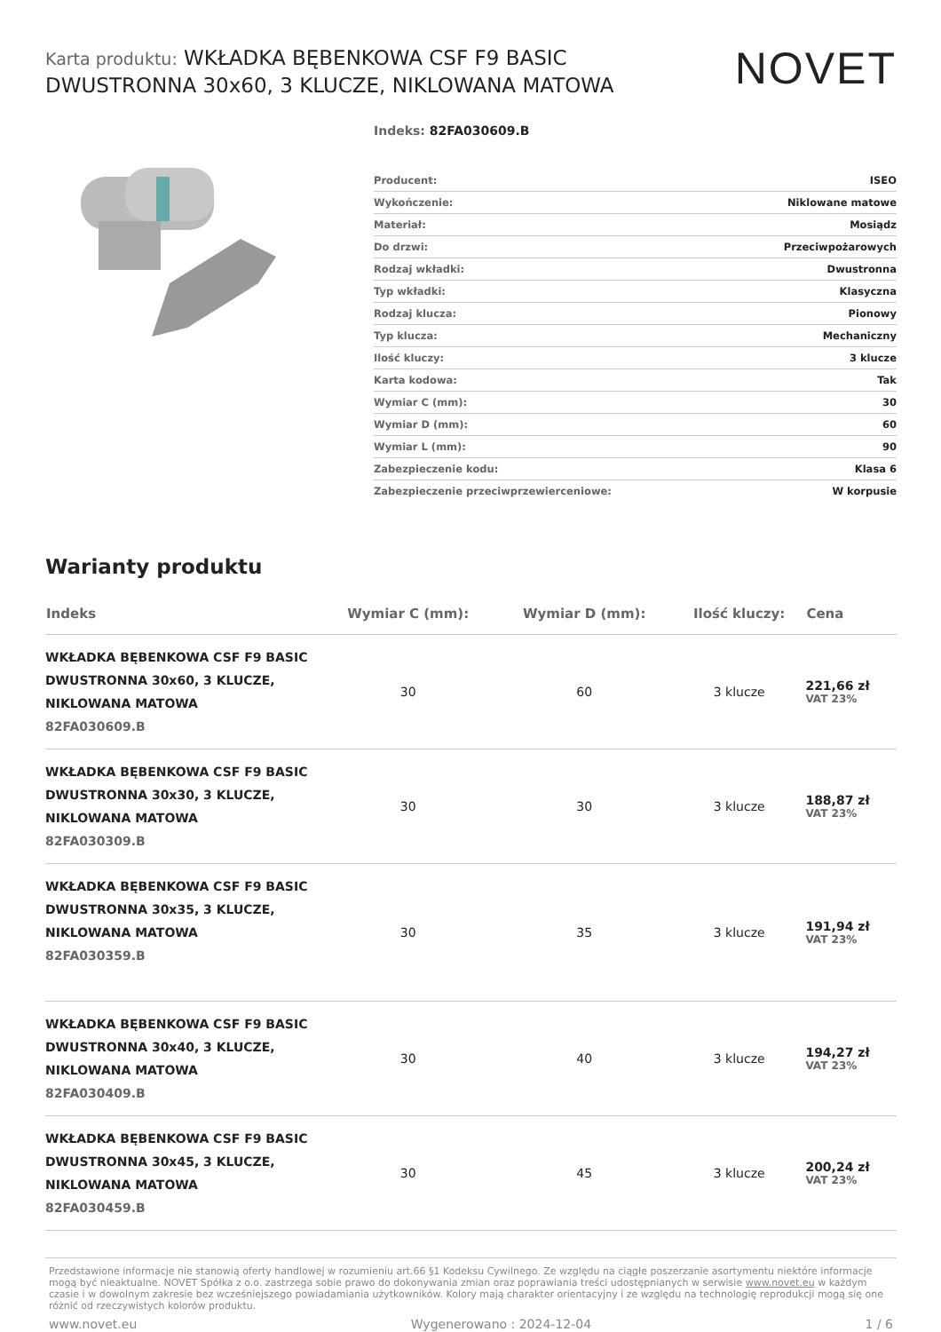Karta produktu: WKŁADKA BĘBENKOWA CSF F9 BASIC DWUSTRONNA 30x60, 3 KLUCZE, NIKLOWANA MATOWA
NOVET
Indeks: 82FA030609.B
| Producent: | ISEO |
| Wykończenie: | Niklowane matowe |
| Materiał: | Mosiądz |
| Do drzwi: | Przeciwpożarowych |
| Rodzaj wkładki: | Dwustronna |
| Typ wkładki: | Klasyczna |
| Rodzaj klucza: | Pionowy |
| Typ klucza: | Mechaniczny |
| Ilość kluczy: | 3 klucze |
| Karta kodowa: | Tak |
| Wymiar C (mm): | 30 |
| Wymiar D (mm): | 60 |
| Wymiar L (mm): | 90 |
| Zabezpieczenie kodu: | Klasa 6 |
| Zabezpieczenie przeciwprzewierceniowe: | W korpusie |
Warianty produktu
| Indeks | Wymiar C (mm): | Wymiar D (mm): | Ilość kluczy: | Cena |
| --- | --- | --- | --- | --- |
| WKŁADKA BĘBENKOWA CSF F9 BASIC DWUSTRONNA 30x60, 3 KLUCZE, NIKLOWANA MATOWA 82FA030609.B | 30 | 60 | 3 klucze | 221,66 zł VAT 23% |
| WKŁADKA BĘBENKOWA CSF F9 BASIC DWUSTRONNA 30x30, 3 KLUCZE, NIKLOWANA MATOWA 82FA030309.B | 30 | 30 | 3 klucze | 188,87 zł VAT 23% |
| WKŁADKA BĘBENKOWA CSF F9 BASIC DWUSTRONNA 30x35, 3 KLUCZE, NIKLOWANA MATOWA 82FA030359.B | 30 | 35 | 3 klucze | 191,94 zł VAT 23% |
| WKŁADKA BĘBENKOWA CSF F9 BASIC DWUSTRONNA 30x40, 3 KLUCZE, NIKLOWANA MATOWA 82FA030409.B | 30 | 40 | 3 klucze | 194,27 zł VAT 23% |
| WKŁADKA BĘBENKOWA CSF F9 BASIC DWUSTRONNA 30x45, 3 KLUCZE, NIKLOWANA MATOWA 82FA030459.B | 30 | 45 | 3 klucze | 200,24 zł VAT 23% |
Przedstawione informacje nie stanowią oferty handlowej w rozumieniu art.66 §1 Kodeksu Cywilnego. Ze względu na ciągłe poszerzanie asortymentu niektóre informacje mogą być nieaktualne. NOVET Spółka z o.o. zastrzega sobie prawo do dokonywania zmian oraz poprawiania treści udostępnianych w serwisie www.novet.eu w każdym czasie i w dowolnym zakresie bez wcześniejszego powiadamiania użytkowników. Kolory mają charakter orientacyjny i ze względu na technologię reprodukcji mogą się one różnić od rzeczywistych kolorów produktu.
www.novet.eu Wygenerowano : 2024-12-04 1 / 6